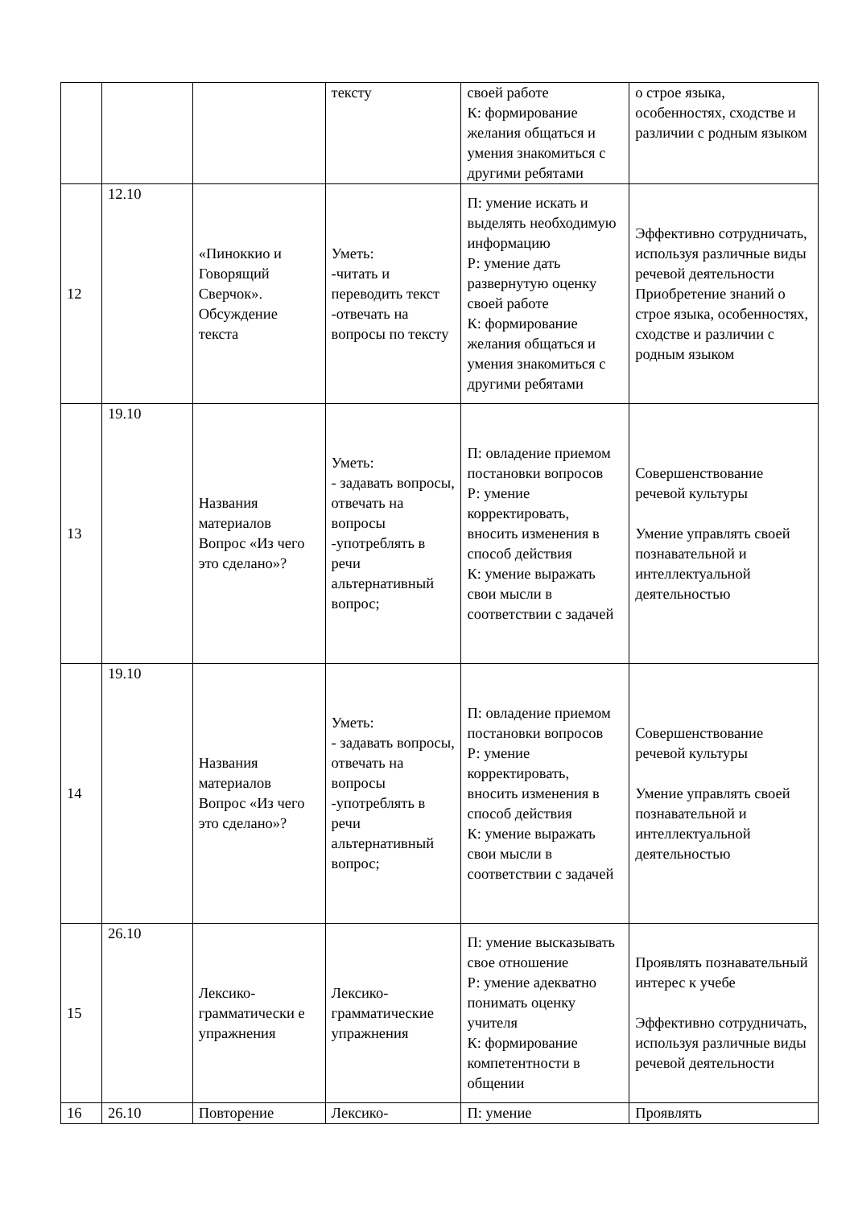| | | | тексту | своей работе К: формирование желания общаться и умения знакомиться с другими ребятами | о строе языка, особенностях, сходстве и различии с родным языком |
| 12 | 12.10 | «Пиноккио и Говорящий Сверчок». Обсуждение текста | Уметь: -читать и переводить текст -отвечать на вопросы по тексту | П: умение искать и выделять необходимую информацию Р: умение дать развернутую оценку своей работе К: формирование желания общаться и умения знакомиться с другими ребятами | Эффективно сотрудничать, используя различные виды речевой деятельности Приобретение знаний о строе языка, особенностях, сходстве и различии с родным языком |
| 13 | 19.10 | Названия материалов Вопрос «Из чего это сделано»? | Уметь: - задавать вопросы, отвечать на вопросы -употреблять в речи альтернативный вопрос; | П: овладение приемом постановки вопросов Р: умение корректировать, вносить изменения в способ действия К: умение выражать свои мысли в соответствии с задачей | Совершенствование речевой культуры Умение управлять своей познавательной и интеллектуальной деятельностью |
| 14 | 19.10 | Названия материалов Вопрос «Из чего это сделано»? | Уметь: - задавать вопросы, отвечать на вопросы -употреблять в речи альтернативный вопрос; | П: овладение приемом постановки вопросов Р: умение корректировать, вносить изменения в способ действия К: умение выражать свои мысли в соответствии с задачей | Совершенствование речевой культуры Умение управлять своей познавательной и интеллектуальной деятельностью |
| 15 | 26.10 | Лексико-грамматически е упражнения | Лексико-грамматические упражнения | П: умение высказывать свое отношение Р: умение адекватно понимать оценку учителя К: формирование компетентности в общении | Проявлять познавательный интерес к учебе Эффективно сотрудничать, используя различные виды речевой деятельности |
| 16 | 26.10 | Повторение | Лексико- | П: умение | Проявлять |